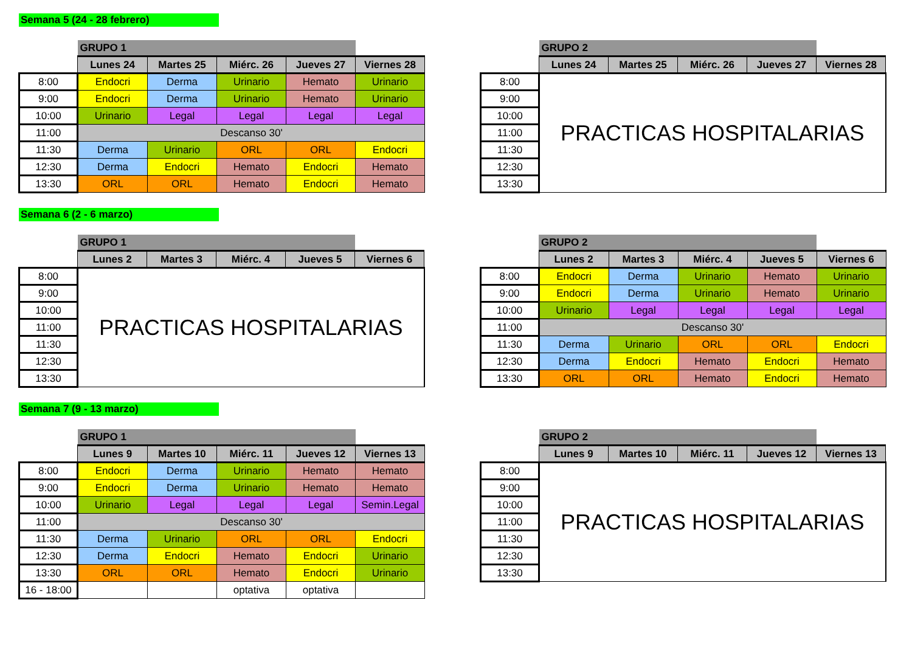Semana 5 (24 - 28 febrero)
| | GRUPO 1 | | | | |
| | Lunes 24 | Martes 25 | Miérc. 26 | Jueves 27 | Viernes 28 |
| 8:00 | Endocri | Derma | Urinario | Hemato | Urinario |
| 9:00 | Endocri | Derma | Urinario | Hemato | Urinario |
| 10:00 | Urinario | Legal | Legal | Legal | Legal |
| 11:00 | Descanso 30' | | | | |
| 11:30 | Derma | Urinario | ORL | ORL | Endocri |
| 12:30 | Derma | Endocri | Hemato | Endocri | Hemato |
| 13:30 | ORL | ORL | Hemato | Endocri | Hemato |
| | GRUPO 2 | | | | |
| | Lunes 24 | Martes 25 | Miérc. 26 | Jueves 27 | Viernes 28 |
| 8:00 | PRACTICAS HOSPITALARIAS | | | | |
| 9:00 | | | | | |
| 10:00 | | | | | |
| 11:00 | | | | | |
| 11:30 | | | | | |
| 12:30 | | | | | |
| 13:30 | | | | | |
Semana 6 (2 - 6 marzo)
| | GRUPO 1 | | | | |
| | Lunes 2 | Martes 3 | Miérc. 4 | Jueves 5 | Viernes 6 |
| 8:00 | PRACTICAS HOSPITALARIAS | | | | |
| 9:00 | | | | | |
| 10:00 | | | | | |
| 11:00 | | | | | |
| 11:30 | | | | | |
| 12:30 | | | | | |
| 13:30 | | | | | |
| | GRUPO 2 | | | | |
| | Lunes 2 | Martes 3 | Miérc. 4 | Jueves 5 | Viernes 6 |
| 8:00 | Endocri | Derma | Urinario | Hemato | Urinario |
| 9:00 | Endocri | Derma | Urinario | Hemato | Urinario |
| 10:00 | Urinario | Legal | Legal | Legal | Legal |
| 11:00 | Descanso 30' | | | | |
| 11:30 | Derma | Urinario | ORL | ORL | Endocri |
| 12:30 | Derma | Endocri | Hemato | Endocri | Hemato |
| 13:30 | ORL | ORL | Hemato | Endocri | Hemato |
Semana 7 (9 - 13 marzo)
| | GRUPO 1 | | | | |
| | Lunes 9 | Martes 10 | Miérc. 11 | Jueves 12 | Viernes 13 |
| 8:00 | Endocri | Derma | Urinario | Hemato | Hemato |
| 9:00 | Endocri | Derma | Urinario | Hemato | Hemato |
| 10:00 | Urinario | Legal | Legal | Legal | Semin.Legal |
| 11:00 | Descanso 30' | | | | |
| 11:30 | Derma | Urinario | ORL | ORL | Endocri |
| 12:30 | Derma | Endocri | Hemato | Endocri | Urinario |
| 13:30 | ORL | ORL | Hemato | Endocri | Urinario |
| 16 - 18:00 | | | optativa | optativa | |
| | GRUPO 2 | | | | |
| | Lunes 9 | Martes 10 | Miérc. 11 | Jueves 12 | Viernes 13 |
| 8:00 | PRACTICAS HOSPITALARIAS | | | | |
| 9:00 | | | | | |
| 10:00 | | | | | |
| 11:00 | | | | | |
| 11:30 | | | | | |
| 12:30 | | | | | |
| 13:30 | | | | | |